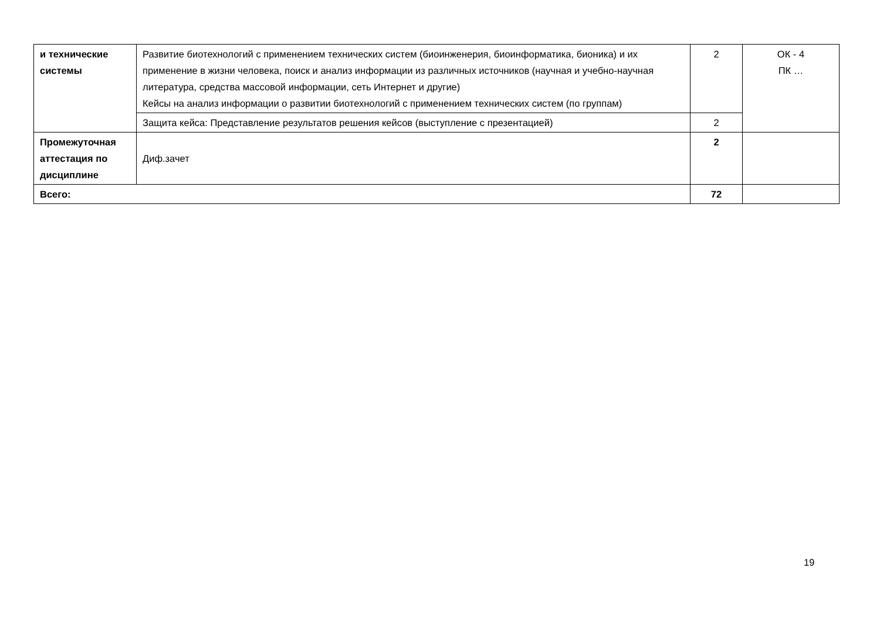| и технические системы | Развитие биотехнологий с применением технических систем (биоинженерия, биоинформатика, бионика) и их применение в жизни человека, поиск и анализ информации из различных источников (научная и учебно-научная литература, средства массовой информации, сеть Интернет и другие) Кейсы на анализ информации о развитии биотехнологий с применением технических систем (по группам) | 2 | ОК - 4 ПК … |
| | Защита кейса: Представление результатов решения кейсов (выступление с презентацией) | 2 | |
| Промежуточная аттестация по дисциплине | Диф.зачет | 2 | |
| Всего: | | 72 | |
19